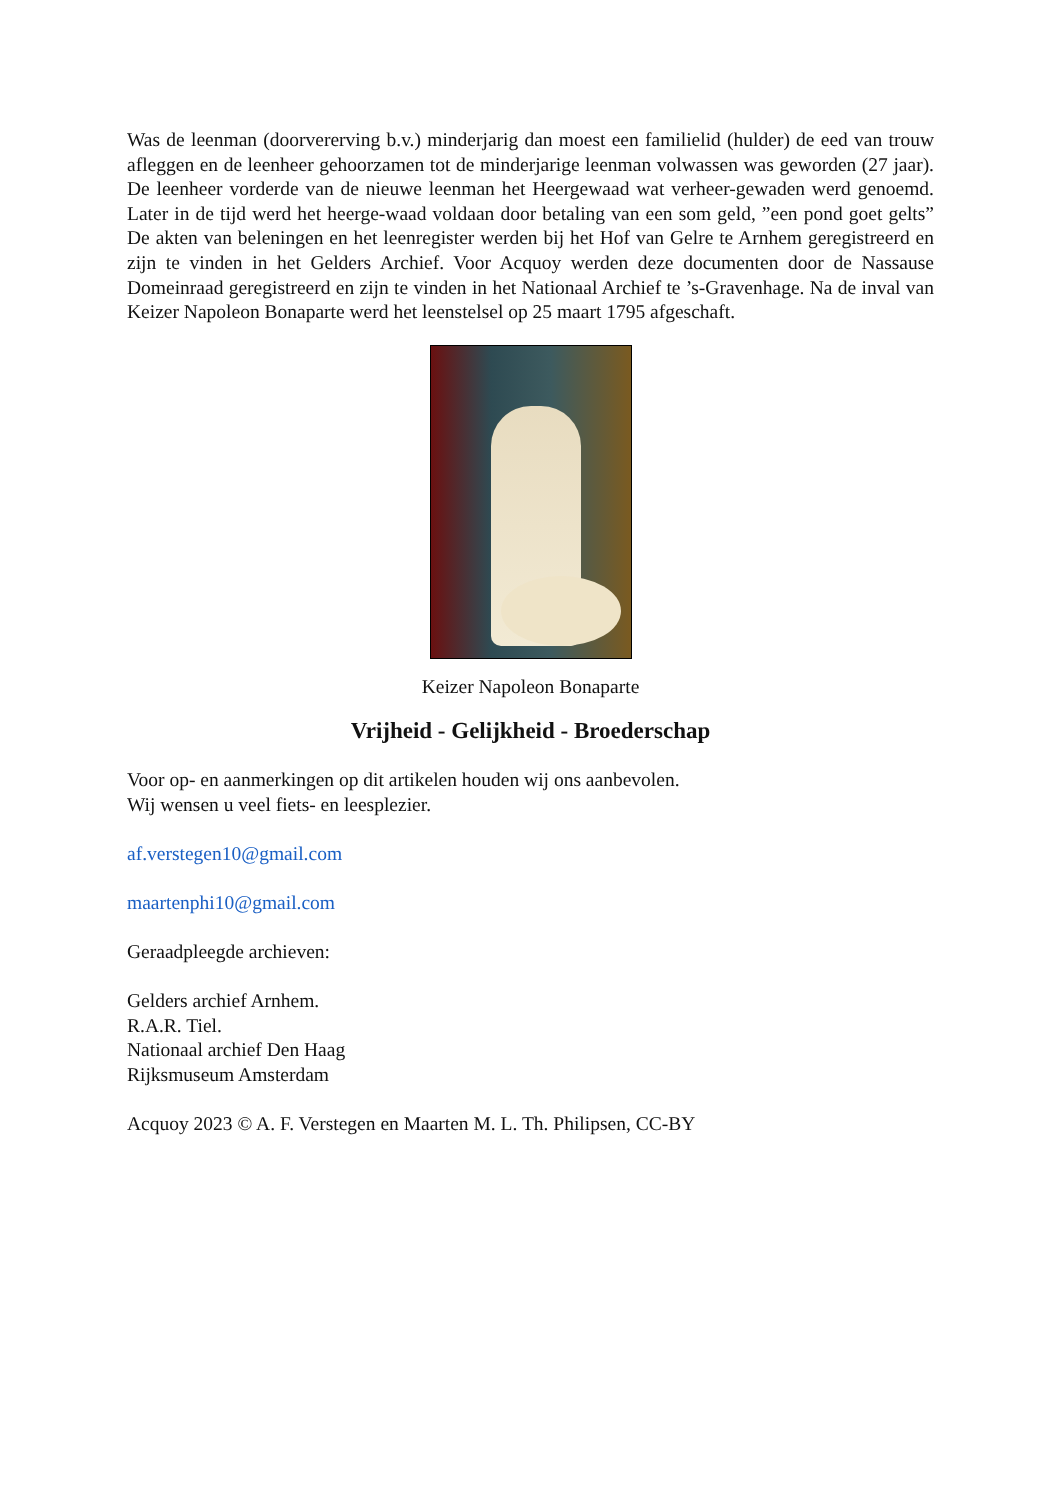Was de leenman (doorvererving b.v.) minderjarig dan moest een familielid (hulder) de eed van trouw afleggen en de leenheer gehoorzamen tot de minderjarige leenman volwassen was geworden (27 jaar). De leenheer vorderde van de nieuwe leenman het Heergewaad wat verheer-gewaden werd genoemd. Later in de tijd werd het heerge-waad voldaan door betaling van een som geld, ”een pond goet gelts” De akten van beleningen en het leenregister werden bij het Hof van Gelre te Arnhem geregistreerd en zijn te vinden in het Gelders Archief. Voor Acquoy werden deze documenten door de Nassause Domeinraad geregistreerd en zijn te vinden in het Nationaal Archief te ’s-Gravenhage. Na de inval van Keizer Napoleon Bonaparte werd het leenstelsel op 25 maart 1795 afgeschaft.
Keizer Napoleon Bonaparte
Vrijheid - Gelijkheid - Broederschap
Voor op- en aanmerkingen op dit artikelen houden wij ons aanbevolen.
Wij wensen u veel fiets- en leesplezier.
af.verstegen10@gmail.com
maartenphi10@gmail.com
Geraadpleegde archieven:
Gelders archief Arnhem.
R.A.R. Tiel.
Nationaal archief Den Haag
Rijksmuseum Amsterdam
Acquoy 2023 © A. F. Verstegen en Maarten M. L. Th. Philipsen, CC-BY